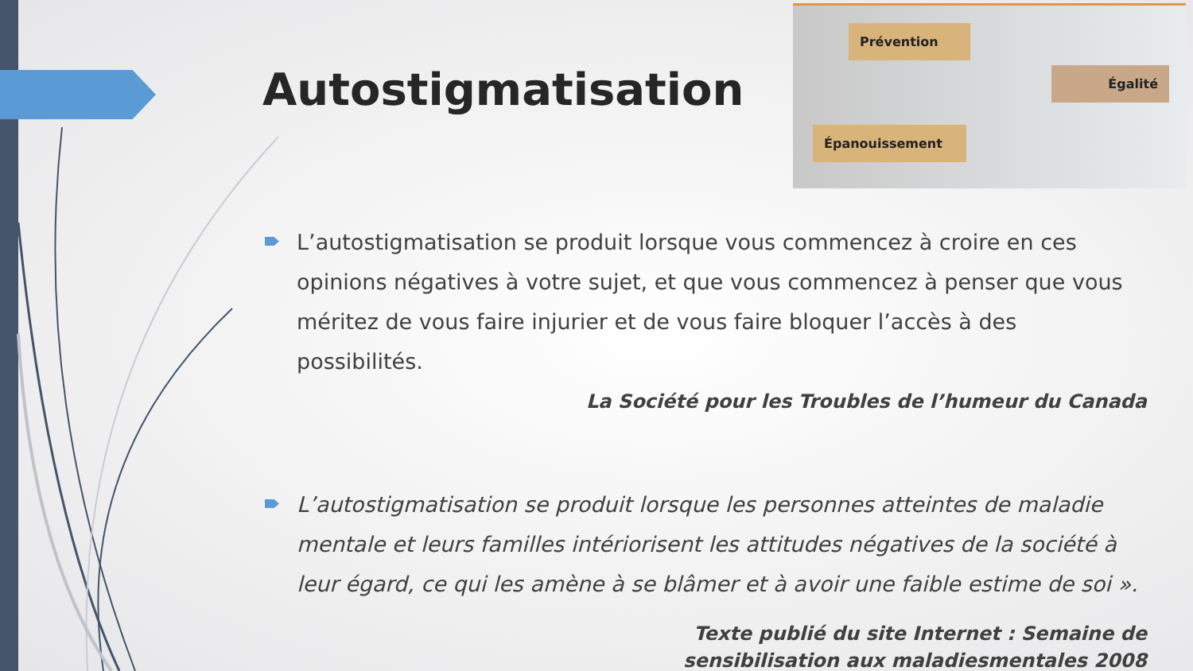Autostigmatisation
Prévention
Égalité
Épanouissement
L’autostigmatisation se produit lorsque vous commencez à croire en ces opinions négatives à votre sujet, et que vous commencez à penser que vous méritez de vous faire injurier et de vous faire bloquer l’accès à des possibilités.
La Société pour les Troubles de l’humeur du Canada
L’autostigmatisation se produit lorsque les personnes atteintes de maladie mentale et leurs familles intériorisent les attitudes négatives de la société à leur égard, ce qui les amène à se blâmer et à avoir une faible estime de soi ».
Texte publié du site Internet : Semaine de
sensibilisation aux maladiesmentales 2008